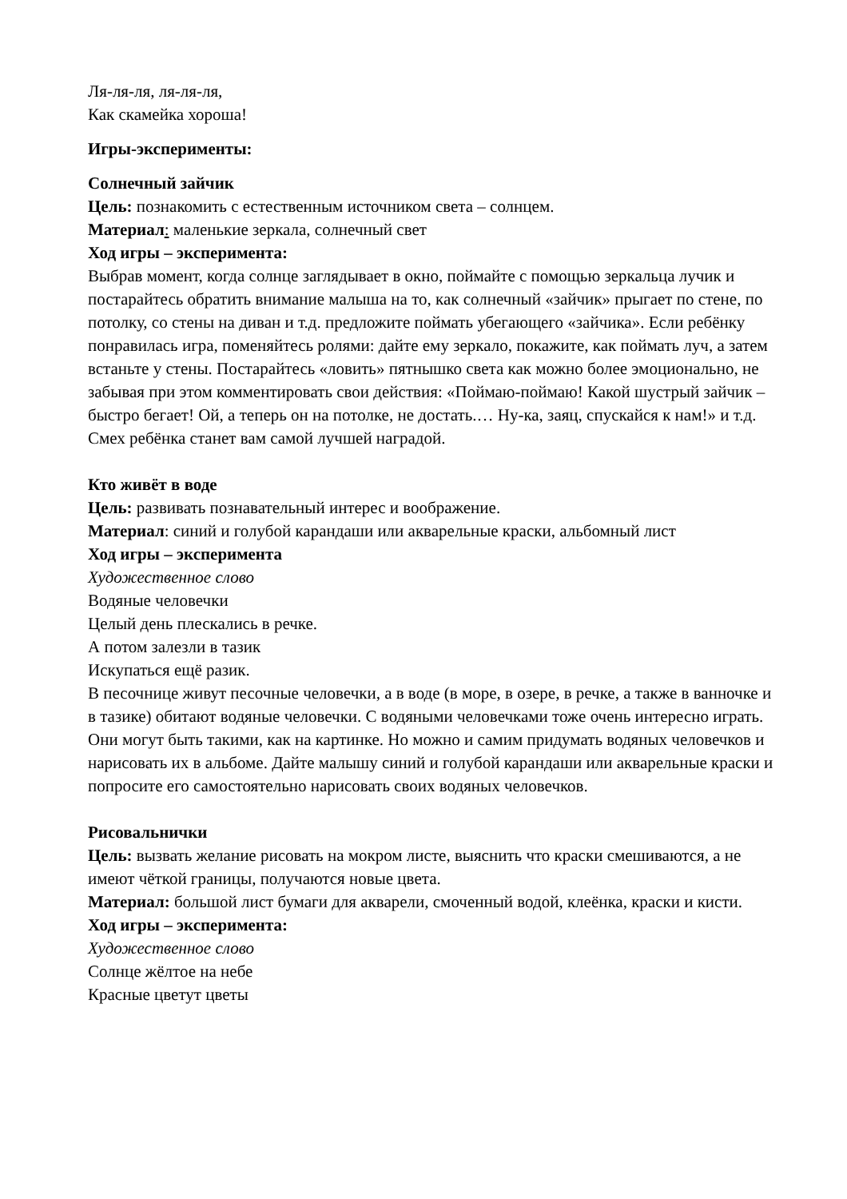Ля-ля-ля, ля-ля-ля,
Как скамейка хороша!
Игры-эксперименты:
Солнечный зайчик
Цель: познакомить с естественным источником света – солнцем.
Материал: маленькие зеркала, солнечный свет
Ход игры – эксперимента:
Выбрав момент, когда солнце заглядывает в окно, поймайте с помощью зеркальца лучик и постарайтесь обратить внимание малыша на то, как солнечный «зайчик» прыгает по стене, по потолку, со стены на диван и т.д. предложите поймать убегающего «зайчика». Если ребёнку понравилась игра, поменяйтесь ролями: дайте ему зеркало, покажите, как поймать луч, а затем встаньте у стены. Постарайтесь «ловить» пятнышко света как можно более эмоционально, не забывая при этом комментировать свои действия: «Поймаю-поймаю! Какой шустрый зайчик – быстро бегает! Ой, а теперь он на потолке, не достать.… Ну-ка, заяц, спускайся к нам!» и т.д. Смех ребёнка станет вам самой лучшей наградой.
Кто живёт в воде
Цель: развивать познавательный интерес и воображение.
Материал: синий и голубой карандаши или акварельные краски, альбомный лист
Ход игры – эксперимента
Художественное слово
Водяные человечки
Целый день плескались в речке.
А потом залезли в тазик
Искупаться ещё разик.
В песочнице живут песочные человечки, а в воде (в море, в озере, в речке, а также в ванночке и в тазике) обитают водяные человечки. С водяными человечками тоже очень интересно играть. Они могут быть такими, как на картинке. Но можно и самим придумать водяных человечков и нарисовать их в альбоме. Дайте малышу синий и голубой карандаши или акварельные краски и попросите его самостоятельно нарисовать своих водяных человечков.
Рисовальнички
Цель: вызвать желание рисовать на мокром листе, выяснить что краски смешиваются, а не имеют чёткой границы, получаются новые цвета.
Материал: большой лист бумаги для акварели, смоченный водой, клеёнка, краски и кисти.
Ход игры – эксперимента:
Художественное слово
Солнце жёлтое на небе
Красные цветут цветы